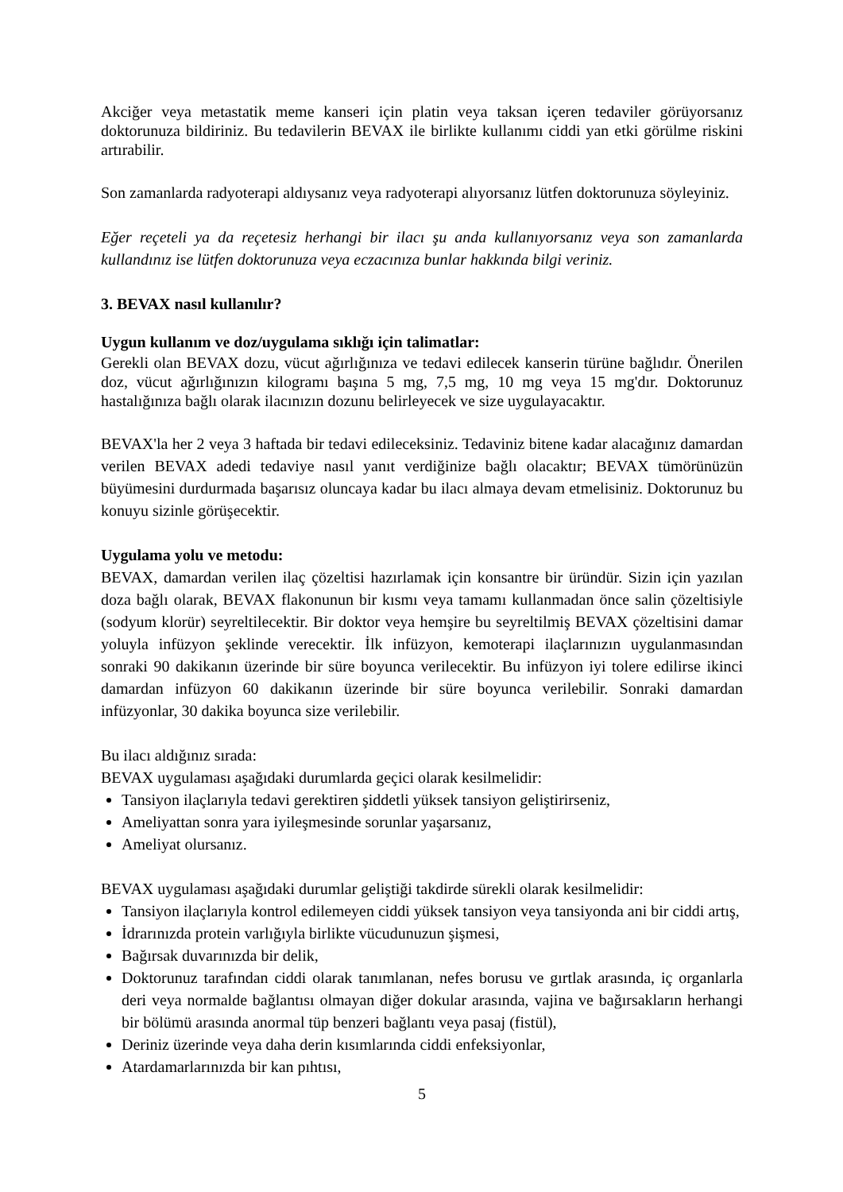Akciğer veya metastatik meme kanseri için platin veya taksan içeren tedaviler görüyorsanız doktorunuza bildiriniz. Bu tedavilerin BEVAX ile birlikte kullanımı ciddi yan etki görülme riskini artırabilir.
Son zamanlarda radyoterapi aldıysanız veya radyoterapi alıyorsanız lütfen doktorunuza söyleyiniz.
Eğer reçeteli ya da reçetesiz herhangi bir ilacı şu anda kullanıyorsanız veya son zamanlarda kullandınız ise lütfen doktorunuza veya eczacınıza bunlar hakkında bilgi veriniz.
3. BEVAX nasıl kullanılır?
Uygun kullanım ve doz/uygulama sıklığı için talimatlar:
Gerekli olan BEVAX dozu, vücut ağırlığınıza ve tedavi edilecek kanserin türüne bağlıdır. Önerilen doz, vücut ağırlığınızın kilogramı başına 5 mg, 7,5 mg, 10 mg veya 15 mg'dır. Doktorunuz hastalığınıza bağlı olarak ilacınızın dozunu belirleyecek ve size uygulayacaktır.
BEVAX'la her 2 veya 3 haftada bir tedavi edileceksiniz. Tedaviniz bitene kadar alacağınız damardan verilen BEVAX adedi tedaviye nasıl yanıt verdiğinize bağlı olacaktır; BEVAX tümörünüzün büyümesini durdurmada başarısız oluncaya kadar bu ilacı almaya devam etmelisiniz. Doktorunuz bu konuyu sizinle görüşecektir.
Uygulama yolu ve metodu:
BEVAX, damardan verilen ilaç çözeltisi hazırlamak için konsantre bir üründür. Sizin için yazılan doza bağlı olarak, BEVAX flakonunun bir kısmı veya tamamı kullanmadan önce salin çözeltisiyle (sodyum klorür) seyreltilecektir. Bir doktor veya hemşire bu seyreltilmiş BEVAX çözeltisini damar yoluyla infüzyon şeklinde verecektir. İlk infüzyon, kemoterapi ilaçlarınızın uygulanmasından sonraki 90 dakikanın üzerinde bir süre boyunca verilecektir. Bu infüzyon iyi tolere edilirse ikinci damardan infüzyon 60 dakikanın üzerinde bir süre boyunca verilebilir. Sonraki damardan infüzyonlar, 30 dakika boyunca size verilebilir.
Bu ilacı aldığınız sırada:
BEVAX uygulaması aşağıdaki durumlarda geçici olarak kesilmelidir:
Tansiyon ilaçlarıyla tedavi gerektiren şiddetli yüksek tansiyon geliştirirseniz,
Ameliyattan sonra yara iyileşmesinde sorunlar yaşarsanız,
Ameliyat olursanız.
BEVAX uygulaması aşağıdaki durumlar geliştiği takdirde sürekli olarak kesilmelidir:
Tansiyon ilaçlarıyla kontrol edilemeyen ciddi yüksek tansiyon veya tansiyonda ani bir ciddi artış,
İdrarınızda protein varlığıyla birlikte vücudunuzun şişmesi,
Bağırsak duvarınızda bir delik,
Doktorunuz tarafından ciddi olarak tanımlanan, nefes borusu ve gırtlak arasında, iç organlarla deri veya normalde bağlantısı olmayan diğer dokular arasında, vajina ve bağırsakların herhangi bir bölümü arasında anormal tüp benzeri bağlantı veya pasaj (fistül),
Deriniz üzerinde veya daha derin kısımlarında ciddi enfeksiyonlar,
Atardamarlarınızda bir kan pıhtısı,
5